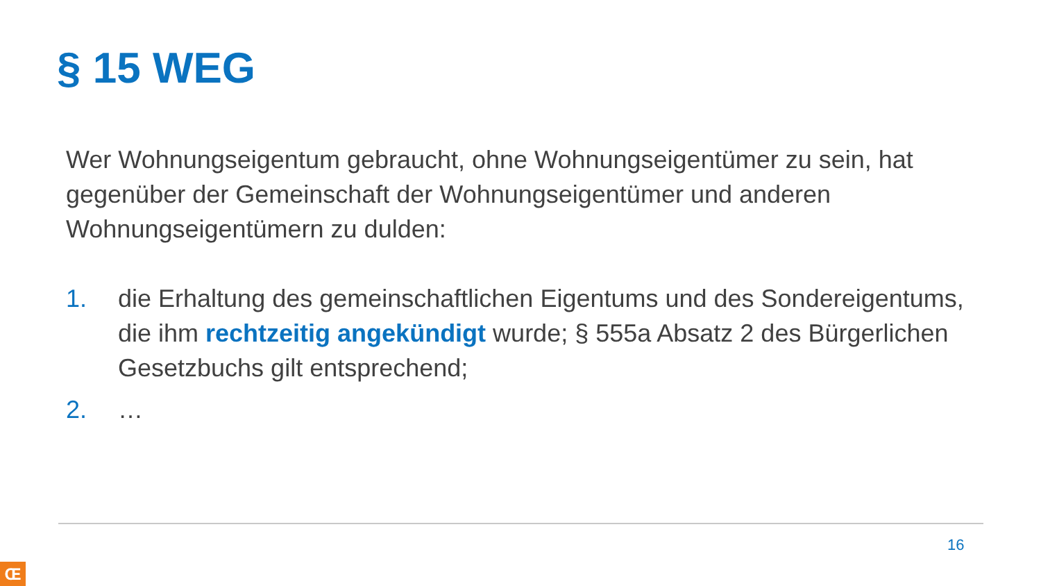§ 15 WEG
Wer Wohnungseigentum gebraucht, ohne Wohnungseigentümer zu sein, hat gegenüber der Gemeinschaft der Wohnungseigentümer und anderen Wohnungseigentümern zu dulden:
1. die Erhaltung des gemeinschaftlichen Eigentums und des Sondereigentums, die ihm rechtzeitig angekündigt wurde; § 555a Absatz 2 des Bürgerlichen Gesetzbuchs gilt entsprechend;
2. …
16
Œ